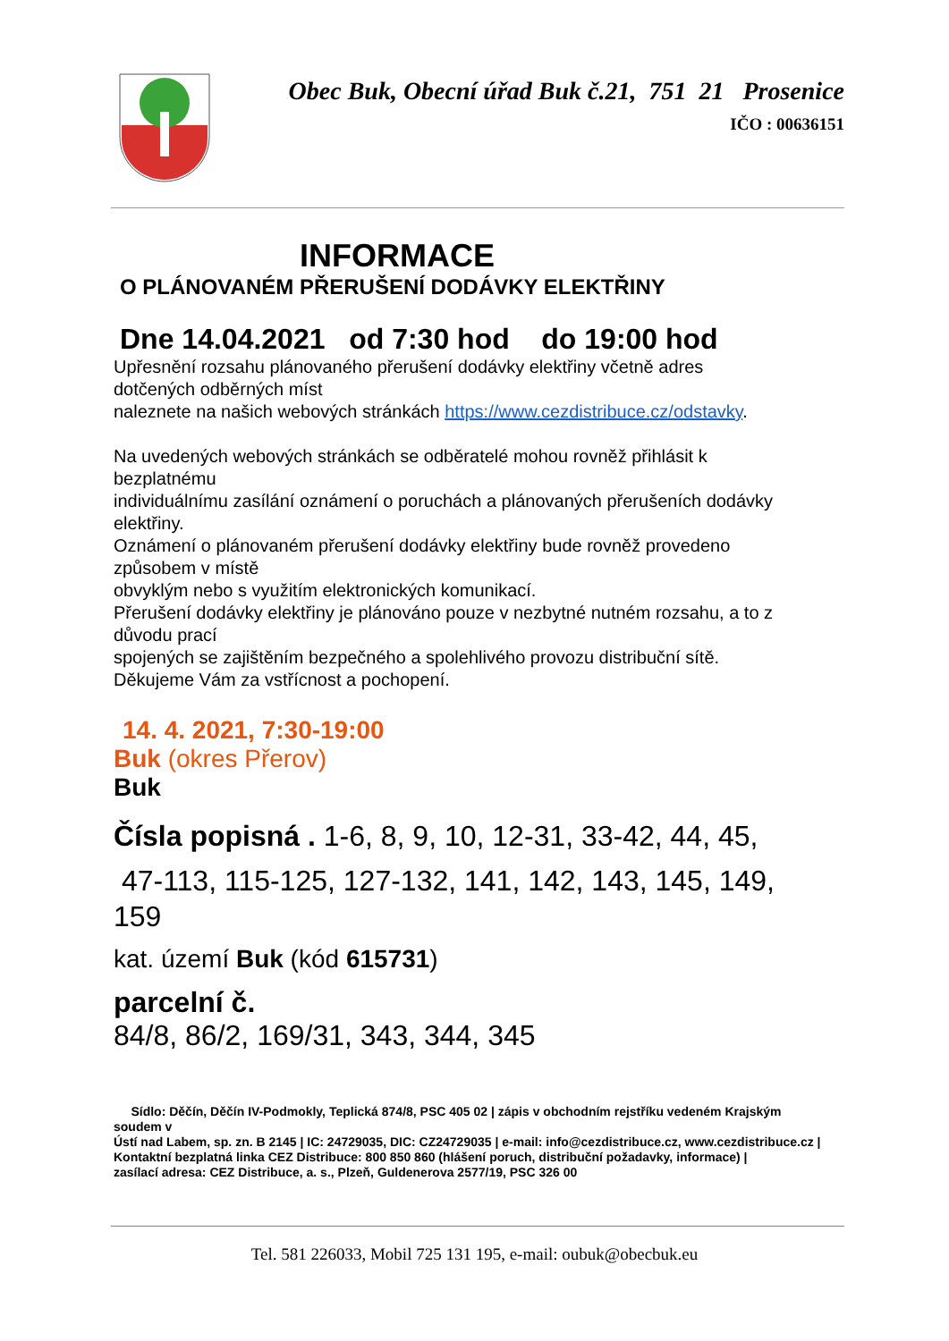Obec Buk, Obecní úřad Buk č.21, 751 21 Prosenice
IČO : 00636151
INFORMACE
O PLÁNOVANÉM PŘERUŠENÍ DODÁVKY ELEKTŘINY
Dne 14.04.2021 od 7:30 hod do 19:00 hod
Upřesnění rozsahu plánovaného přerušení dodávky elektřiny včetně adres
dotčených odběrných míst
naleznete na našich webových stránkách https://www.cezdistribuce.cz/odstavky.
Na uvedených webových stránkách se odběratelé mohou rovněž přihlásit k
bezplatnému
individuálnímu zasílání oznámení o poruchách a plánovaných přerušeních dodávky
elektřiny.
Oznámení o plánovaném přerušení dodávky elektřiny bude rovněž provedeno
způsobem v místě
obvyklým nebo s využitím elektronických komunikací.
Přerušení dodávky elektřiny je plánováno pouze v nezbytné nutném rozsahu, a to z
důvodu prací
spojených se zajištěním bezpečného a spolehlivého provozu distribuční sítě.
Děkujeme Vám za vstřícnost a pochopení.
14. 4. 2021, 7:30-19:00
Buk (okres Přerov)
Buk
Čísla popisná . 1-6, 8, 9, 10, 12-31, 33-42, 44, 45,
47-113, 115-125, 127-132, 141, 142, 143, 145, 149,
159
kat. území Buk (kód 615731)
parcelní č.
84/8, 86/2, 169/31, 343, 344, 345
Sídlo: Děčín, Děčín IV-Podmokly, Teplická 874/8, PSC 405 02 | zápis v obchodním rejstříku vedeném Krajským
soudem v
Ústí nad Labem, sp. zn. B 2145 | IC: 24729035, DIC: CZ24729035 | e-mail: info@cezdistribuce.cz, www.cezdistribuce.cz |
Kontaktní bezplatná linka CEZ Distribuce: 800 850 860 (hlášení poruch, distribuční požadavky, informace) |
zasílací adresa: CEZ Distribuce, a. s., Plzeň, Guldenerova 2577/19, PSC 326 00
Tel. 581 226033, Mobil 725 131 195, e-mail: oubuk@obecbuk.eu